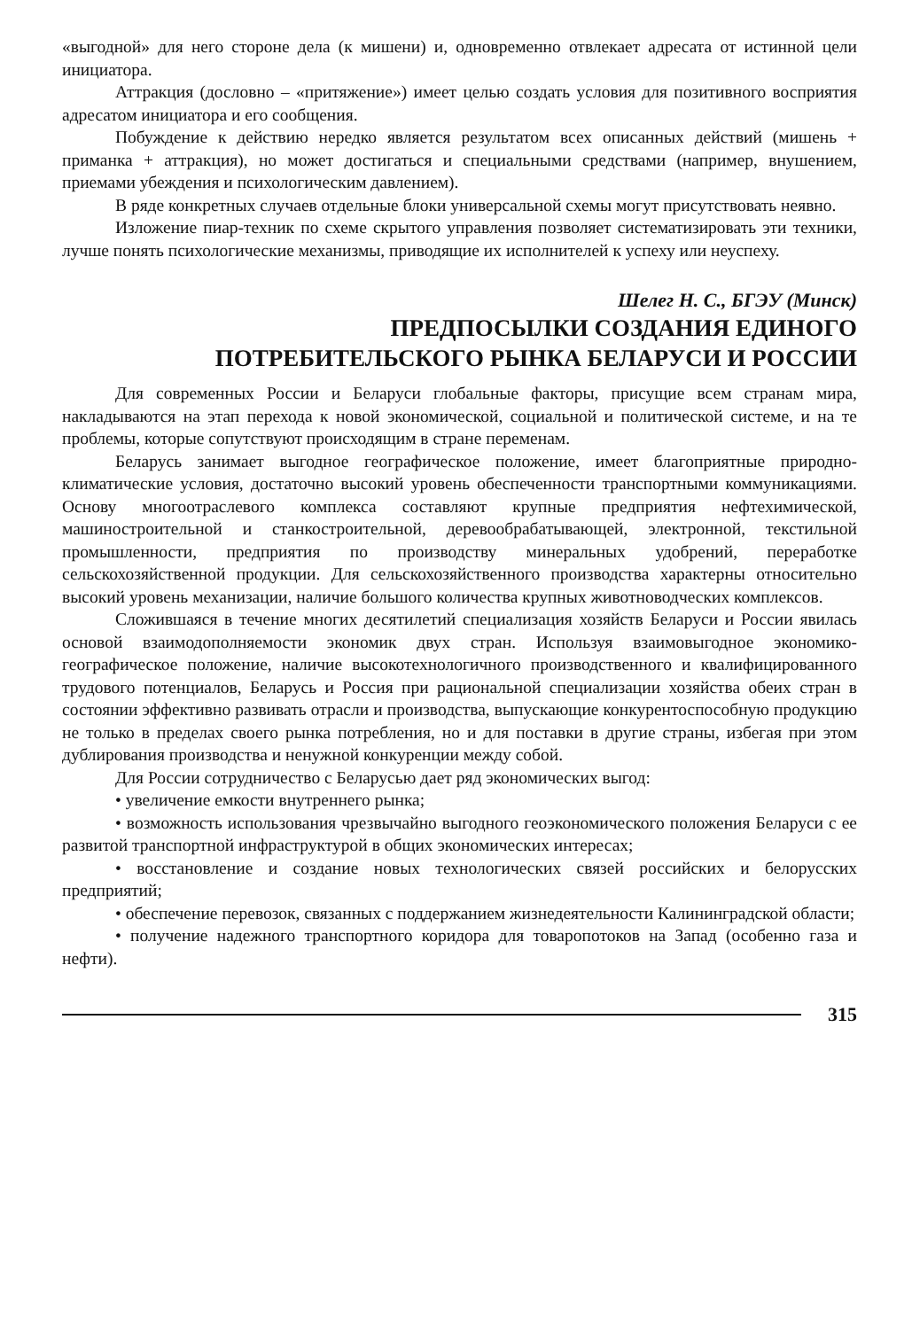«выгодной» для него стороне дела (к мишени) и, одновременно отвлекает адресата от истинной цели инициатора.
Аттракция (дословно – «притяжение») имеет целью создать условия для позитивного восприятия адресатом инициатора и его сообщения.
Побуждение к действию нередко является результатом всех описанных действий (мишень + приманка + аттракция), но может достигаться и специальными средствами (например, внушением, приемами убеждения и психологическим давлением).
В ряде конкретных случаев отдельные блоки универсальной схемы могут присутствовать неявно.
Изложение пиар-техник по схеме скрытого управления позволяет систематизировать эти техники, лучше понять психологические механизмы, приводящие их исполнителей к успеху или неуспеху.
Шелег Н. С., БГЭУ (Минск)
ПРЕДПОСЫЛКИ СОЗДАНИЯ ЕДИНОГО
ПОТРЕБИТЕЛЬСКОГО РЫНКА БЕЛАРУСИ И РОССИИ
Для современных России и Беларуси глобальные факторы, присущие всем странам мира, накладываются на этап перехода к новой экономической, социальной и политической системе, и на те проблемы, которые сопутствуют происходящим в стране переменам.
Беларусь занимает выгодное географическое положение, имеет благоприятные природно-климатические условия, достаточно высокий уровень обеспеченности транспортными коммуникациями. Основу многоотраслевого комплекса составляют крупные предприятия нефтехимической, машиностроительной и станкостроительной, деревообрабатывающей, электронной, текстильной промышленности, предприятия по производству минеральных удобрений, переработке сельскохозяйственной продукции. Для сельскохозяйственного производства характерны относительно высокий уровень механизации, наличие большого количества крупных животноводческих комплексов.
Сложившаяся в течение многих десятилетий специализация хозяйств Беларуси и России явилась основой взаимодополняемости экономик двух стран. Используя взаимовыгодное экономико-географическое положение, наличие высокотехнологичного производственного и квалифицированного трудового потенциалов, Беларусь и Россия при рациональной специализации хозяйства обеих стран в состоянии эффективно развивать отрасли и производства, выпускающие конкурентоспособную продукцию не только в пределах своего рынка потребления, но и для поставки в другие страны, избегая при этом дублирования производства и ненужной конкуренции между собой.
Для России сотрудничество с Беларусью дает ряд экономических выгод:
• увеличение емкости внутреннего рынка;
• возможность использования чрезвычайно выгодного геоэкономического положения Беларуси с ее развитой транспортной инфраструктурой в общих экономических интересах;
• восстановление и создание новых технологических связей российских и белорусских предприятий;
• обеспечение перевозок, связанных с поддержанием жизнедеятельности Калининградской области;
• получение надежного транспортного коридора для товаропотоков на Запад (особенно газа и нефти).
315